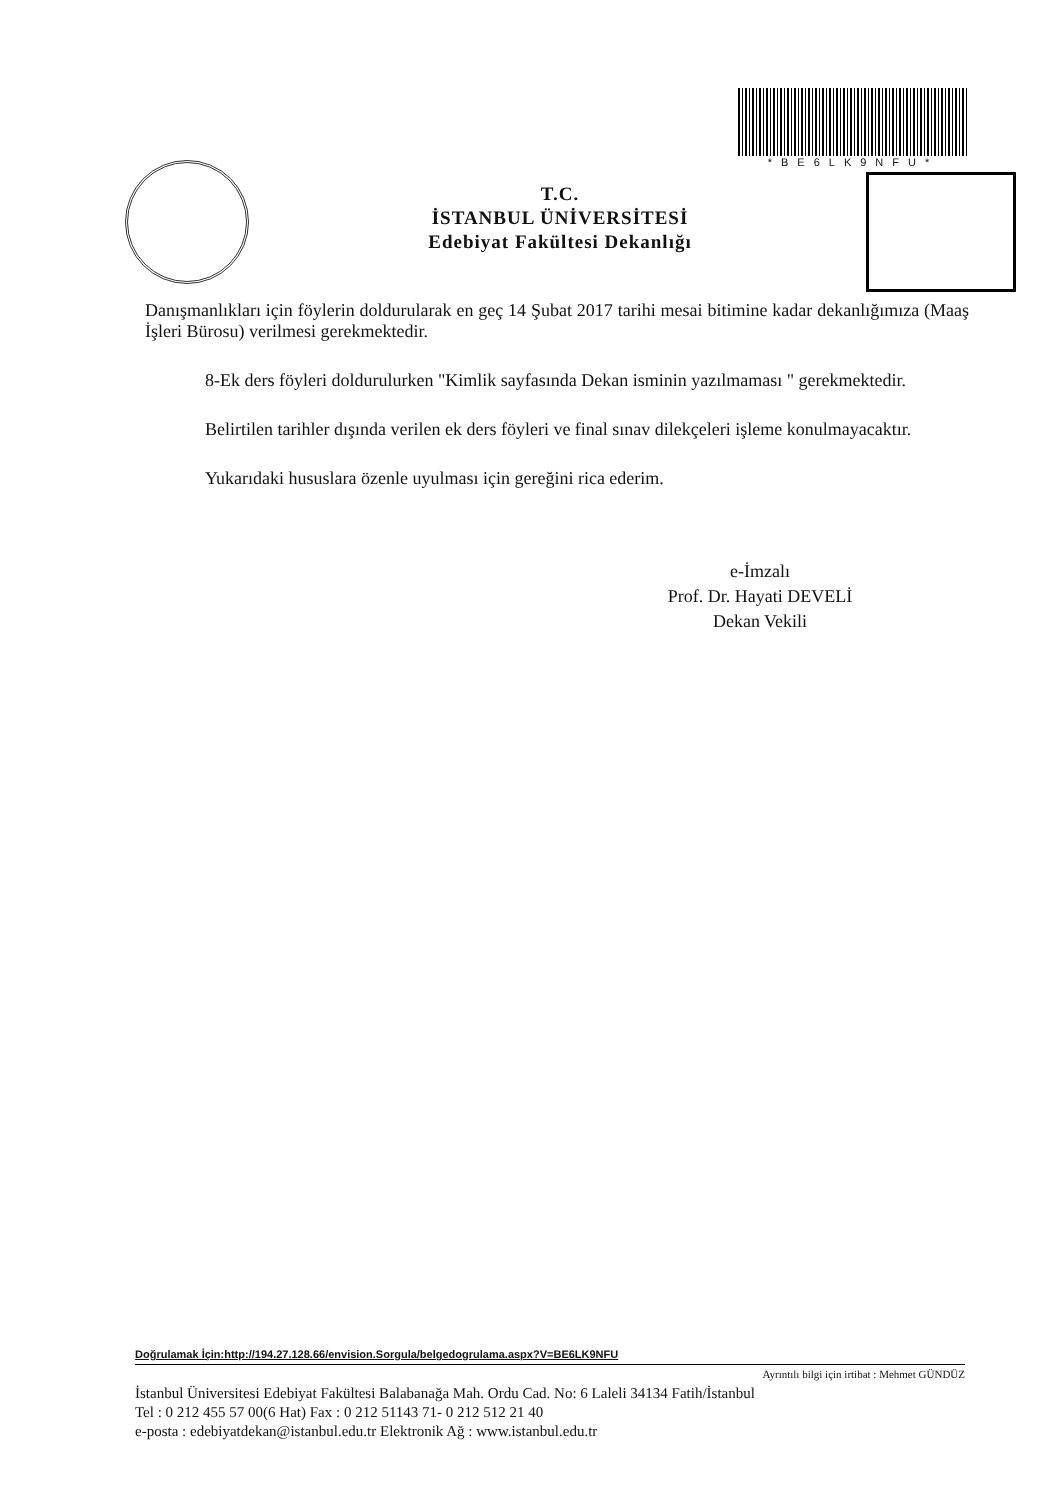*BE6LK9NFU*
T.C.
İSTANBUL ÜNİVERSİTESİ
Edebiyat Fakültesi Dekanlığı
Danışmanlıkları için föylerin doldurularak en geç 14 Şubat 2017 tarihi mesai bitimine kadar dekanlığımıza (Maaş İşleri Bürosu) verilmesi gerekmektedir.
8-Ek ders föyleri doldurulurken "Kimlik sayfasında Dekan isminin yazılmaması " gerekmektedir.
Belirtilen tarihler dışında verilen ek ders föyleri ve final sınav dilekçeleri işleme konulmayacaktır.
Yukarıdaki hususlara özenle uyulması için gereğini rica ederim.
e-İmzalı
Prof. Dr. Hayati DEVELİ
Dekan Vekili
Doğrulamak İçin:http://194.27.128.66/envision.Sorgula/belgedogrulama.aspx?V=BE6LK9NFU
Ayrıntılı bilgi için irtibat : Mehmet GÜNDÜZ
İstanbul Üniversitesi Edebiyat Fakültesi Balabanağa Mah. Ordu Cad. No: 6 Laleli 34134 Fatih/İstanbul
Tel : 0 212 455 57 00(6 Hat) Fax : 0 212 51143 71- 0 212 512 21 40
e-posta : edebiyatdekan@istanbul.edu.tr Elektronik Ağ : www.istanbul.edu.tr